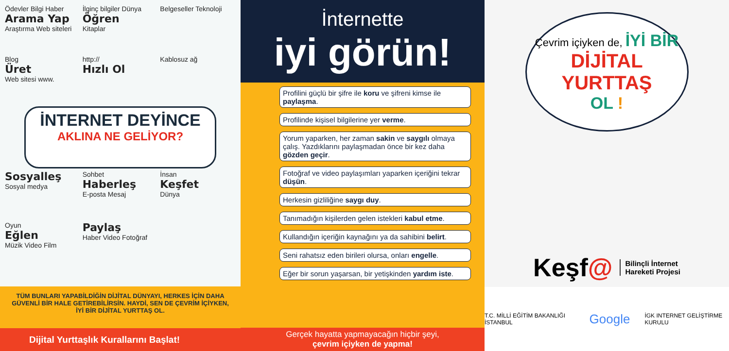Ödevler Bilgi Haber
Arama Yap
Araştırma Web siteleri
İlginç bilgiler Dünya
Öğren
Kitaplar
Belgeseller Teknoloji
Blog
Üret
Web sitesi www.
http://
Hızlı Ol
Kablosuz ağ
İNTERNET DEYİNCE
AKLINA NE GELİYOR?
Sosyalleş
Sosyal medya
Sohbet
Haberleş
E-posta Mesaj
İnsan
Keşfet
Dünya
Oyun
Eğlen
Müzik Video Film
Paylaş
Haber Video Fotoğraf
TÜM BUNLARI YAPABİLDİĞİN DİJİTAL DÜNYAYI, HERKES İÇİN DAHA GÜVENLİ BİR HALE GETİREBİLİRSİN. HAYDİ, SEN DE ÇEVRİM İÇİYKEN, İYİ BİR DİJİTAL YURTTAŞ OL.
Dijital Yurttaşlık Kurallarını Başlat!
İnternette
iyi görün!
Profilini güçlü bir şifre ile koru ve şifreni kimse ile paylaşma.
Profilinde kişisel bilgilerine yer verme.
Yorum yaparken, her zaman sakin ve saygılı olmaya çalış. Yazdıklarını paylaşmadan önce bir kez daha gözden geçir.
Fotoğraf ve video paylaşımları yaparken içeriğini tekrar düşün.
Herkesin gizliliğine saygı duy.
Tanımadığın kişilerden gelen istekleri kabul etme.
Kullandığın içeriğin kaynağını ya da sahibini belirt.
Seni rahatsız eden birileri olursa, onları engelle.
Eğer bir sorun yaşarsan, bir yetişkinden yardım iste.
Gerçek hayatta yapmayacağın hiçbir şeyi,
çevrim içiyken de yapma!
Çevrim içiyken de, İYİ BİR
DİJİTAL YURTTAŞ
OL !
Keşf@
Bilinçli İnternet
Hareketi Projesi
T.C. MİLLİ EĞİTİM BAKANLIĞI İSTANBUL Google İGK INTERNET GELİŞTİRME KURULU